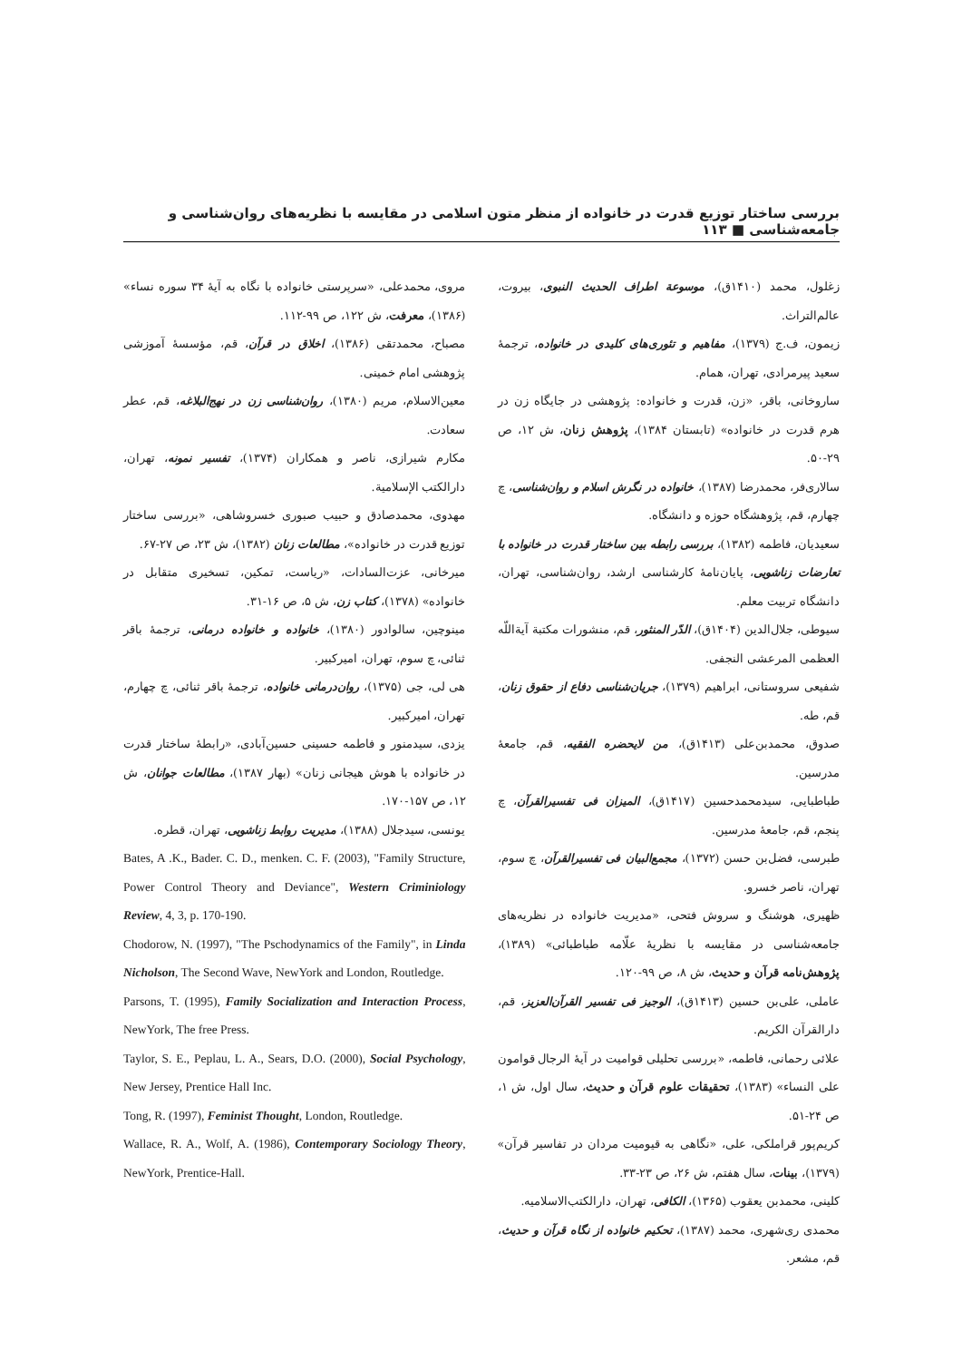بررسی ساختار توزیع قدرت در خانواده از منظر متون اسلامی در مقایسه با نظریه‌های روان‌شناسی و جامعه‌شناسی ■ ۱۱۳
زغلول، محمد (۱۴۱۰ق)، موسوعة اطراف الحدیث النبوی، بیروت، عالم‌التراث.
زیمون، ف.ج (۱۳۷۹)، مفاهیم و تئوری‌های کلیدی در خانواده، ترجمهٔ سعید پیرمرادی، تهران، همام.
ساروخانی، باقر، «زن، قدرت و خانواده: پژوهشی در جایگاه زن در هرم قدرت در خانواده» (تابستان ۱۳۸۴)، پژوهش زنان، ش ۱۲، ص ۲۹-۵۰.
سالاری‌فر، محمدرضا (۱۳۸۷)، خانواده در نگرش اسلام و روان‌شناسی، چ چهارم، قم، پژوهشگاه حوزه و دانشگاه.
سعیدیان، فاطمه (۱۳۸۲)، بررسی رابطه بین ساختار قدرت در خانواده با تعارضات زناشویی، پایان‌نامهٔ کارشناسی ارشد، روان‌شناسی، تهران، دانشگاه تربیت معلم.
سیوطی، جلال‌الدین (۱۴۰۴ق)، الدّر المنثور، قم، منشورات مکتبة آیة‌اللّه العظمی المرعشی النجفی.
شفیعی سروستانی، ابراهیم (۱۳۷۹)، جریان‌شناسی دفاع از حقوق زنان، قم، طه.
صدوق، محمدبن‌علی (۱۴۱۳ق)، من لایحضره الفقیه، قم، جامعهٔ مدرسین.
طباطبایی، سیدمحمدحسین (۱۴۱۷ق)، المیزان فی تفسیرالقرآن، چ پنجم، قم، جامعهٔ مدرسین.
طبرسی، فضل‌بن حسن (۱۳۷۲)، مجمع‌البیان فی تفسیرالقرآن، چ سوم، تهران، ناصر خسرو.
ظهیری، هوشنگ و سروش فتحی، «مدیریت خانواده در نظریه‌های جامعه‌شناسی در مقایسه با نظریهٔ علّامه طباطبائی» (۱۳۸۹)، پژوهش‌نامه قرآن و حدیث، ش ۸، ص ۹۹-۱۲۰.
عاملی، علی‌بن حسین (۱۴۱۳ق)، الوجیز فی تفسیر القرآن‌العزیز، قم، دارالقرآن الکریم.
علائی رحمانی، فاطمه، «بررسی تحلیلی قوامیت در آیهٔ الرجال قوامون علی النساء» (۱۳۸۳)، تحقیقات علوم قرآن و حدیث، سال اول، ش ۱، ص ۲۴-۵۱.
کریم‌پور قراملکی، علی، «نگاهی به قیومیت مردان در تفاسیر قرآن» (۱۳۷۹)، بینات، سال هفتم، ش ۲۶، ص ۲۳-۳۳.
کلینی، محمدبن یعقوب (۱۳۶۵)، الکافی، تهران، دارالکتب‌الاسلامیه.
محمدی ری‌شهری، محمد (۱۳۸۷)، تحکیم خانواده از نگاه قرآن و حدیث، قم، مشعر.
مروی، محمدعلی، «سرپرستی خانواده با نگاه به آیهٔ ۳۴ سوره نساء» (۱۳۸۶)، معرفت، ش ۱۲۲، ص ۹۹-۱۱۲.
مصباح، محمدتقی (۱۳۸۶)، اخلاق در قرآن، قم، مؤسسهٔ آموزشی پژوهشی امام خمینی.
معین‌الاسلام، مریم (۱۳۸۰)، روان‌شناسی زن در نهج‌البلاغه، قم، عطر سعادت.
مکارم شیرازی، ناصر و همکاران (۱۳۷۴)، تفسیر نمونه، تهران، دارالکتب الإسلامیة.
مهدوی، محمدصادق و حبیب صبوری خسروشاهی، «بررسی ساختار توزیع قدرت در خانواده»، مطالعات زنان (۱۳۸۲)، ش ۲۳، ص ۲۷-۶۷.
میرخانی، عزت‌السادات، «ریاست، تمکین، تسخیری متقابل در خانواده» (۱۳۷۸)، کتاب زن، ش ۵، ص ۱۶-۳۱.
مینوچین، سالوادور (۱۳۸۰)، خانواده و خانواده درمانی، ترجمهٔ باقر ثنائی، چ سوم، تهران، امیرکبیر.
هی لی، جی (۱۳۷۵)، روان‌درمانی خانواده، ترجمهٔ باقر ثنائی، چ چهارم، تهران، امیرکبیر.
یزدی، سیدمنور و فاطمه حسینی حسین‌آبادی، «رابطهٔ ساختار قدرت در خانواده با هوش هیجانی زنان» (بهار ۱۳۸۷)، مطالعات جوانان، ش ۱۲، ص ۱۵۷-۱۷۰.
یونسی، سیدجلال (۱۳۸۸)، مدیریت روابط زناشویی، تهران، قطره.
Bates, A .K., Bader. C. D., menken. C. F. (2003), "Family Structure, Power Control Theory and Deviance", Western Criminiology Review, 4, 3, p. 170-190.
Chodorow, N. (1997), "The Pschodynamics of the Family", in Linda Nicholson, The Second Wave, NewYork and London, Routledge.
Parsons, T. (1995), Family Socialization and Interaction Process, NewYork, The free Press.
Taylor, S. E., Peplau, L. A., Sears, D.O. (2000), Social Psychology, New Jersey, Prentice Hall Inc.
Tong, R. (1997), Feminist Thought, London, Routledge.
Wallace, R. A., Wolf, A. (1986), Contemporary Sociology Theory, NewYork, Prentice-Hall.